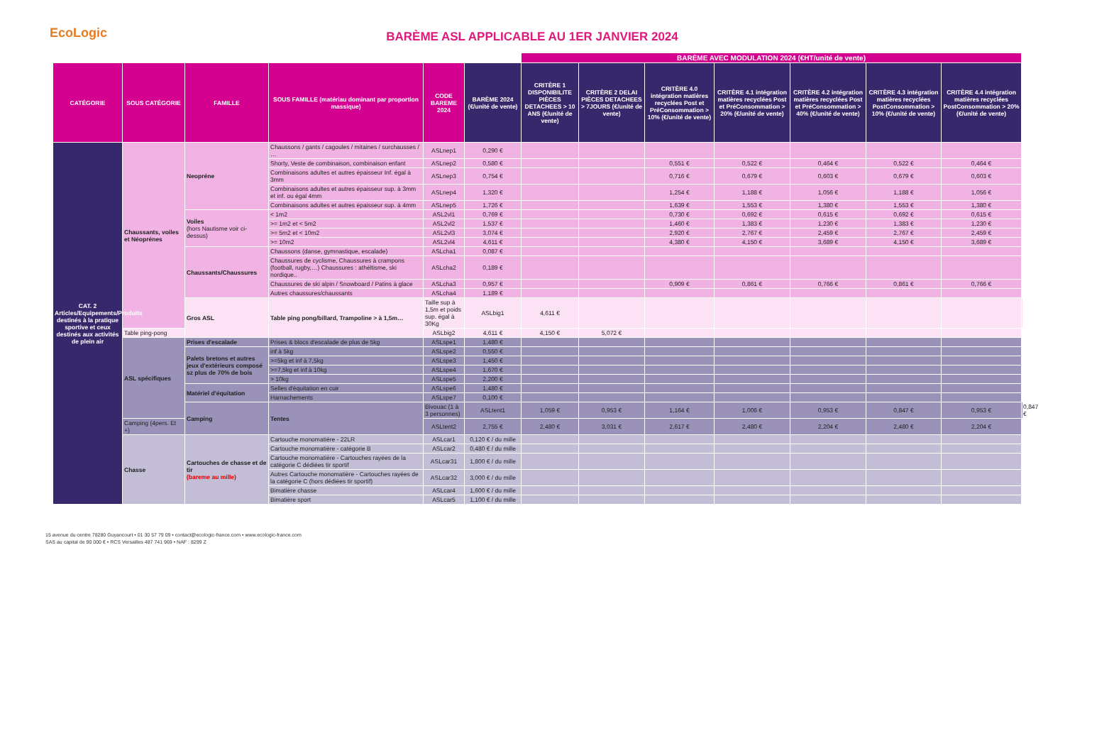EcoLogic
BARÈME ASL APPLICABLE AU 1ER JANVIER 2024
| | | | | | | BARÈME AVEC MODULATION 2024 (€HT/unité de vente) | | | | | | | |
| CATÉGORIE | SOUS CATÉGORIE | FAMILLE | SOUS FAMILLE (matériau dominant par proportion massique) | CODE BAREME 2024 | BARÈME 2024 (€/unité de vente) | CRITÈRE 1 DISPONIBILITE PIÈCES DETACHEES > 10 ANS (€/unité de vente) | CRITÈRE 2 DELAI PIÈCES DETACHEES > 7JOURS (€/unité de vente) | CRITÈRE 4.0 intégration matières recyclées Post et PréConsommation > 10% (€/unité de vente) | CRITÈRE 4.1 intégration matières recyclées Post et PréConsommation > 20% (€/unité de vente) | CRITÈRE 4.2 intégration matières recyclées Post et PréConsommation > 40% (€/unité de vente) | CRITÈRE 4.3 intégration matières recyclées PostConsommation > 10% (€/unité de vente) | CRITÈRE 4.4 intégration matières recyclées PostConsommation > 20% (€/unité de vente) | |
| CAT. 2 Articles/Equipements/Produits destinés à la pratique sportive et ceux destinés aux activités de plein air | Chaussants, voiles et Néoprénes | Neopréne | Chaussons / gants / cagoules / mitaines / surchausses / … | ASLnep1 | 0,290 € | | | | | | | | |
| | | | Shorty, Veste de combinaison, combinaison enfant | ASLnep2 | 0,580 € | | | 0,551 € | 0,522 € | 0,464 € | 0,522 € | 0,464 € | |
| | | | Combinaisons adultes et autres épaisseur Inf. égal à 3mm | ASLnep3 | 0,754 € | | | 0,716 € | 0,679 € | 0,603 € | 0,679 € | 0,603 € | |
| | | | Combinaisons adultes et autres épaisseur sup. à 3mm et inf. ou égal 4mm | ASLnep4 | 1,320 € | | | 1,254 € | 1,188 € | 1,056 € | 1,188 € | 1,056 € | |
| | | | Combinaisons adultes et autres épaisseur sup. à 4mm | ASLnep5 | 1,726 € | | | 1,639 € | 1,553 € | 1,380 € | 1,553 € | 1,380 € | |
| | | Voiles (hors Nautisme voir ci-dessus) | < 1m2 | ASL2vl1 | 0,769 € | | | 0,730 € | 0,692 € | 0,615 € | 0,692 € | 0,615 € | |
| | | | >= 1m2 et < 5m2 | ASL2vl2 | 1,537 € | | | 1,460 € | 1,383 € | 1,230 € | 1,383 € | 1,230 € | |
| | | | >= 5m2 et < 10m2 | ASL2vl3 | 3,074 € | | | 2,920 € | 2,767 € | 2,459 € | 2,767 € | 2,459 € | |
| | | | >= 10m2 | ASL2vl4 | 4,611 € | | | 4,380 € | 4,150 € | 3,689 € | 4,150 € | 3,689 € | |
| | | Chaussants/Chaussures | Chaussons (danse, gymnastique, escalade) | ASLcha1 | 0,087 € | | | | | | | | |
| | | | Chaussures de cyclisme, Chaussures à crampons (football, rugby,…) Chaussures : athéltisme, ski nordique.. | ASLcha2 | 0,189 € | | | | | | | | |
| | | | Chaussures de ski alpin / Snowboard / Patins à glace | ASLcha3 | 0,957 € | | | 0,909 € | 0,861 € | 0,766 € | 0,861 € | 0,766 € | |
| | | | Autres chaussures/chaussants | ASLcha4 | 1,189 € | | | | | | | | |
| | | Gros ASL | Table ping pong/billard, Trampoline > à 1,5m… | Taille sup à 1,5m et poids sup. égal à 30Kg | ASLbig1 | 4,611 € | | | | | | | |
| | Table ping-pong | | | ASLbig2 | 4,611 € | 4,150 € | 5,072 € | | | | | | |
| | ASL spécifiques | Prises d'escalade | Prises & blocs d'escalade de plus de 5kg | ASLspe1 | 1,480 € | | | | | | | | |
| | | Palets bretons et autres jeux d'extérieurs composé sz plus de 70% de bois | inf à 5kg | ASLspe2 | 0,550 € | | | | | | | | |
| | | | >=5kg et inf à 7,5kg | ASLspe3 | 1,450 € | | | | | | | | |
| | | | >=7,5kg et inf à 10kg | ASLspe4 | 1,670 € | | | | | | | | |
| | | | > 10kg | ASLspe5 | 2,200 € | | | | | | | | |
| | | Matériel d'équitation | Selles d'équitation en cuir | ASLspe6 | 1,480 € | | | | | | | | |
| | | | Harnachements | ASLspe7 | 0,100 € | | | | | | | | |
| | | Camping | Tentes | Bivouac (1 à 3 personnes) | ASLtent1 | 1,059 € | 0,953 € | 1,164 € | 1,006 € | 0,953 € | 0,847 € | 0,953 € | 0,847 € |
| | Camping (4pers. Et +) | | | ASLtent2 | 2,755 € | 2,480 € | 3,031 € | 2,617 € | 2,480 € | 2,204 € | 2,480 € | 2,204 € | |
| | Chasse | Cartouches de chasse et de tir (bareme au mille) | Cartouche monomatière - 22LR | ASLcar1 | 0,120 € / du mille | | | | | | | | |
| | | | Cartouche monomatière - catégorie B | ASLcar2 | 0,480 € / du mille | | | | | | | | |
| | | | Cartouche monomatière - Cartouches rayées de la catégorie C dédiées tir sportif | ASLcar31 | 1,800 € / du mille | | | | | | | | |
| | | | Autres Cartouche monomatière - Cartouches rayées de la catégorie C (hors dédiées tir sportif) | ASLcar32 | 3,000 € / du mille | | | | | | | | |
| | | | Bimatière chasse | ASLcar4 | 1,600 € / du mille | | | | | | | | |
| | | | Bimatière sport | ASLcar5 | 1,100 € / du mille | | | | | | | | |
15 avenue du centre 78280 Guyancourt • 01 30 57 79 09 • contact@ecologic-france.com • www.ecologic-france.com
SAS au capital de 90 000 € • RCS Versailles 487 741 969 • NAF : 8299 Z